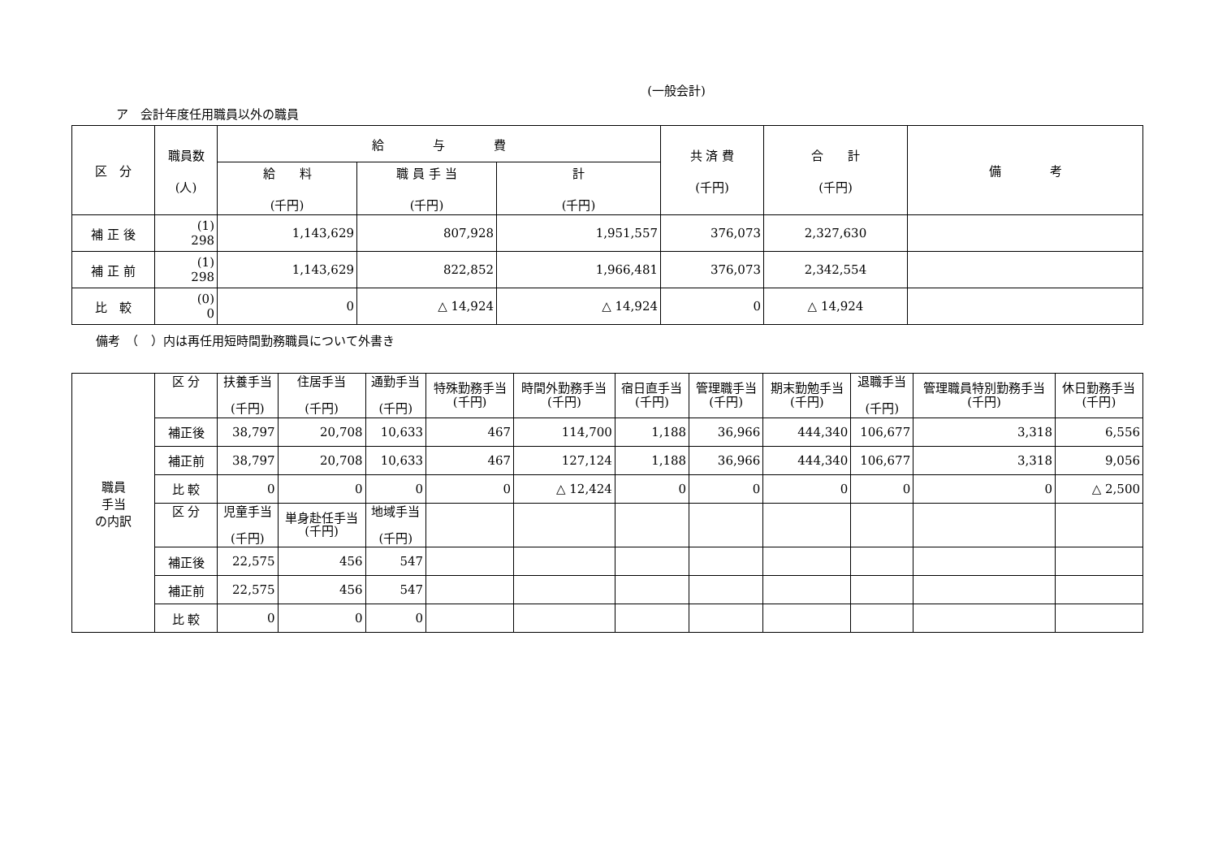(一般会計)
ア　会計年度任用職員以外の職員
| 区 分 | 職員数 (人) | 給 与 費 | | | 共 済 費 (千円) | 合 計 (千円) | 備 考 |
| --- | --- | --- | --- | --- | --- | --- | --- |
| | | 給 料 (千円) | 職 員 手 当 (千円) | 計 (千円) | | | |
| 補 正 後 | (1) 298 | 1,143,629 | 807,928 | 1,951,557 | 376,073 | 2,327,630 | |
| 補 正 前 | (1) 298 | 1,143,629 | 822,852 | 1,966,481 | 376,073 | 2,342,554 | |
| 比 較 | (0) 0 | 0 | △ 14,924 | △ 14,924 | 0 | △ 14,924 | |
備考　（　）内は再任用短時間勤務職員について外書き
| 職員 手当 の内訳 | 区 分 | 扶養手当 (千円) | 住居手当 (千円) | 通勤手当 (千円) | 特殊勤務手当 (千円) | 時間外勤務手当 (千円) | 宿日直手当 (千円) | 管理職手当 (千円) | 期末勤勉手当 (千円) | 退職手当 (千円) | 管理職員特別勤務手当 (千円) | 休日勤務手当 (千円) |
| | 補正後 | 38,797 | 20,708 | 10,633 | 467 | 114,700 | 1,188 | 36,966 | 444,340 | 106,677 | 3,318 | 6,556 |
| | 補正前 | 38,797 | 20,708 | 10,633 | 467 | 127,124 | 1,188 | 36,966 | 444,340 | 106,677 | 3,318 | 9,056 |
| | 比 較 | 0 | 0 | 0 | 0 | △ 12,424 | 0 | 0 | 0 | 0 | 0 | △ 2,500 |
| | 区 分 | 児童手当 (千円) | 単身赴任手当 (千円) | 地域手当 (千円) | | | | | | | | |
| | 補正後 | 22,575 | 456 | 547 | | | | | | | | |
| | 補正前 | 22,575 | 456 | 547 | | | | | | | | |
| | 比 較 | 0 | 0 | 0 | | | | | | | | |